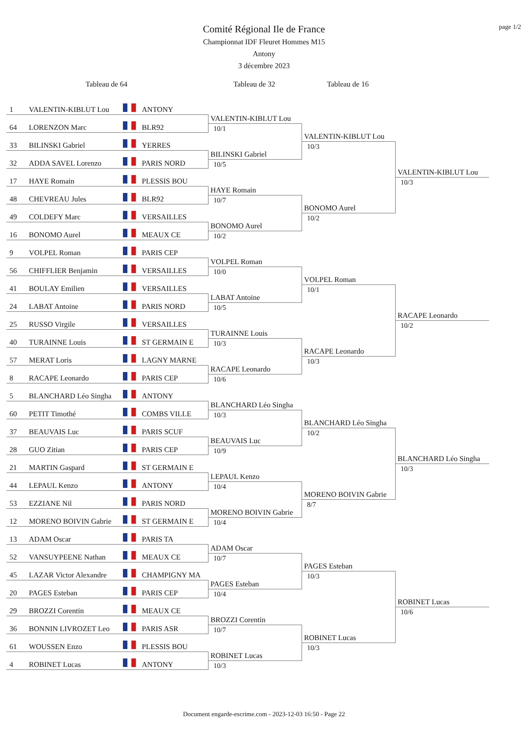page 1/2
Comité Régional Ile de France
Championnat IDF Fleuret Hommes M15
Antony
3 décembre 2023
Tableau de 64 Tableau de 32 Tableau de 16
1 VALENTIN-KIBLUT Lou ANTONY
64 LORENZON Marc BLR92
33 BILINSKI Gabriel YERRES
32 ADDA SAVEL Lorenzo PARIS NORD
17 HAYE Romain PLESSIS BOU
48 CHEVREAU Jules BLR92
49 COLDEFY Marc VERSAILLES
16 BONOMO Aurel MEAUX CE
9 VOLPEL Roman PARIS CEP
56 CHIFFLIER Benjamin VERSAILLES
41 BOULAY Emilien VERSAILLES
24 LABAT Antoine PARIS NORD
25 RUSSO Virgile VERSAILLES
40 TURAINNE Louis ST GERMAIN E
57 MERAT Loris LAGNY MARNE
8 RACAPE Leonardo PARIS CEP
5 BLANCHARD Léo Singha ANTONY
60 PETIT Timothé COMBS VILLE
37 BEAUVAIS Luc PARIS SCUF
28 GUO Zitian PARIS CEP
21 MARTIN Gaspard ST GERMAIN E
44 LEPAUL Kenzo ANTONY
53 EZZIANE Nil PARIS NORD
12 MORENO BOIVIN Gabrie ST GERMAIN E
13 ADAM Oscar PARIS TA
52 VANSUYPEENE Nathan MEAUX CE
45 LAZAR Victor Alexandre CHAMPIGNY MA
20 PAGES Esteban PARIS CEP
29 BROZZI Corentin MEAUX CE
36 BONNIN LIVROZET Leo PARIS ASR
61 WOUSSEN Enzo PLESSIS BOU
4 ROBINET Lucas ANTONY
VALENTIN-KIBLUT Lou
10/1
BILINSKI Gabriel
10/5
HAYE Romain
10/7
BONOMO Aurel
10/2
VOLPEL Roman
10/0
LABAT Antoine
10/5
TURAINNE Louis
10/3
RACAPE Leonardo
10/6
BLANCHARD Léo Singha
10/3
BEAUVAIS Luc
10/9
LEPAUL Kenzo
10/4
MORENO BOIVIN Gabrie
10/4
ADAM Oscar
10/7
PAGES Esteban
10/4
BROZZI Corentin
10/7
ROBINET Lucas
10/3
VALENTIN-KIBLUT Lou
10/3
BONOMO Aurel
10/2
VOLPEL Roman
10/1
RACAPE Leonardo
10/3
BLANCHARD Léo Singha
10/2
MORENO BOIVIN Gabrie
8/7
PAGES Esteban
10/3
ROBINET Lucas
10/3
VALENTIN-KIBLUT Lou
10/3
RACAPE Leonardo
10/2
BLANCHARD Léo Singha
10/3
ROBINET Lucas
10/6
Document engarde-escrime.com - 2023-12-03 16:50 - Page 22